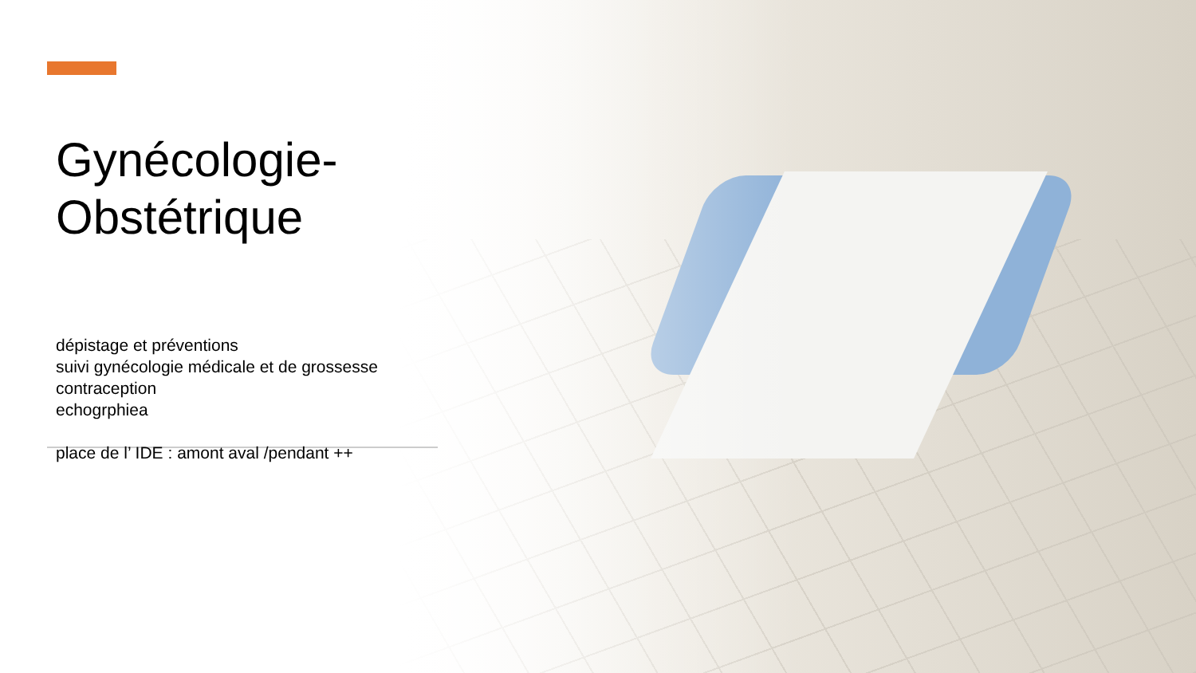Gynécologie-
Obstétrique
dépistage et préventions
suivi gynécologie médicale et de grossesse
contraception
echogrphiea
place de l’ IDE : amont aval /pendant ++